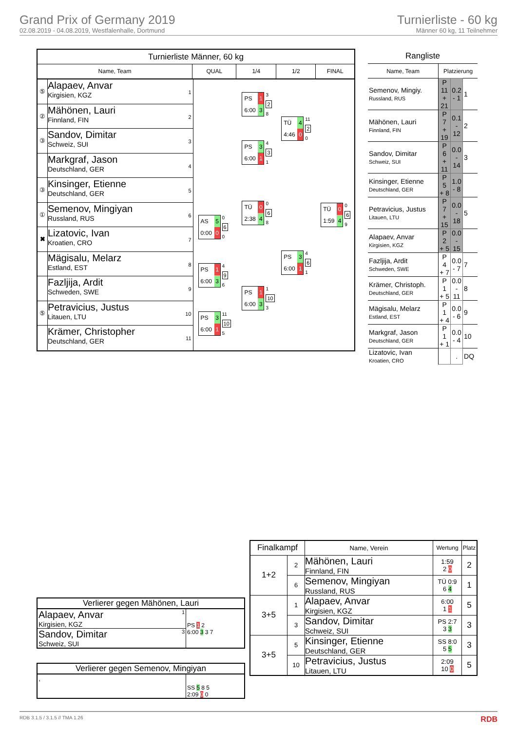Grand Prix of Germany 2019
02.08.2019 - 04.08.2019, Westfalenhalle, Dortmund
Turnierliste - 60 kg
Männer 60 kg, 11 Teilnehmer
Turnierliste Männer, 60 kg
Name, Team QUAL 1/4 1/2 FINAL
⑤
Alapaev, Anvar
Kirgisien, KGZ
1
②
Mähönen, Lauri
Finnland, FIN
2
③
Sandov, Dimitar
Schweiz, SUI
3
Markgraf, Jason
Deutschland, GER
4
③
Kinsinger, Etienne
Deutschland, GER
5
①
Semenov, Mingiyan
Russland, RUS
6
✖
Lizatovic, Ivan
Kroatien, CRO
7
Mägisalu, Melarz
Estland, EST
8
Fazljija, Ardit
Schweden, SWE
9
⑤
Petravicius, Justus
Litauen, LTU
10
Krämer, Christopher
Deutschland, GER
11
AS 5
0:00 0
0
6
0
PS 1
6:00 3
4
9
6
PS 3
6:00 1
11
10
5
PS 1
6:00 3
3
2
8
PS 3
6:00 1
4
3
1
TÜ 0
2:38 4
0
6
8
PS 1
6:00 3
1
10
3
TÜ 4
4:46 0
11
2
0
PS 3
6:00 1
4
6
1
TÜ 0
1:59 4
0
6
9
| Rangliste | | | |
| Name, Team | Platzierung | | |
| Semenov, Mingiy. Russland, RUS | P 11 + 21 | 0.2 - 1 | 1 |
| Mähönen, Lauri Finnland, FIN | P 7 + 19 | 0.1 - 12 | 2 |
| Sandov, Dimitar Schweiz, SUI | P 6 + 11 | 0.0 - 14 | 3 |
| Kinsinger, Etienne Deutschland, GER | P 5 + 8 | 1.0 - 8 | |
| Petravicius, Justus Litauen, LTU | P 7 + 15 | 0.0 - 18 | 5 |
| Alapaev, Anvar Kirgisien, KGZ | P 2 + 5 | 0.0 - 15 | |
| Fazljija, Ardit Schweden, SWE | P 4 + 7 | 0.0 - 7 | 7 |
| Krämer, Christoph. Deutschland, GER | P 1 + 5 | 0.0 - 11 | 8 |
| Mägisalu, Melarz Estland, EST | P 1 + 4 | 0.0 - 6 | 9 |
| Markgraf, Jason Deutschland, GER | P 1 + 1 | 0.0 - 4 | 10 |
| Lizatovic, Ivan Kroatien, CRO | | . | DQ |
| Verlierer gegen Mähönen, Lauri | |
| Alapaev, Anvar 1 Kirgisien, KGZ | PS 1 2 6:00 3 3 7 |
| Sandov, Dimitar 3 Schweiz, SUI | |
| Verlierer gegen Semenov, Mingiyan | |
| , | SS 5 8 5 2:09 0 0 |
| Finalkampf | | Name, Verein | Wertung | Platz |
| --- | --- | --- | --- | --- |
| 1+2 | 2 | Mähönen, Lauri Finnland, FIN | 1:59 2 0 | 2 |
| | 6 | Semenov, Mingiyan Russland, RUS | TÜ 0:9 6 4 | 1 |
| 3+5 | 1 | Alapaev, Anvar Kirgisien, KGZ | 6:00 1 1 | 5 |
| | 3 | Sandov, Dimitar Schweiz, SUI | PS 2:7 3 3 | 3 |
| 3+5 | 5 | Kinsinger, Etienne Deutschland, GER | SS 8:0 5 5 | 3 |
| | 10 | Petravicius, Justus Litauen, LTU | 2:09 10 0 | 5 |
RDB 3.1.5 / 3.1.5 // TMA 1.26 RDB